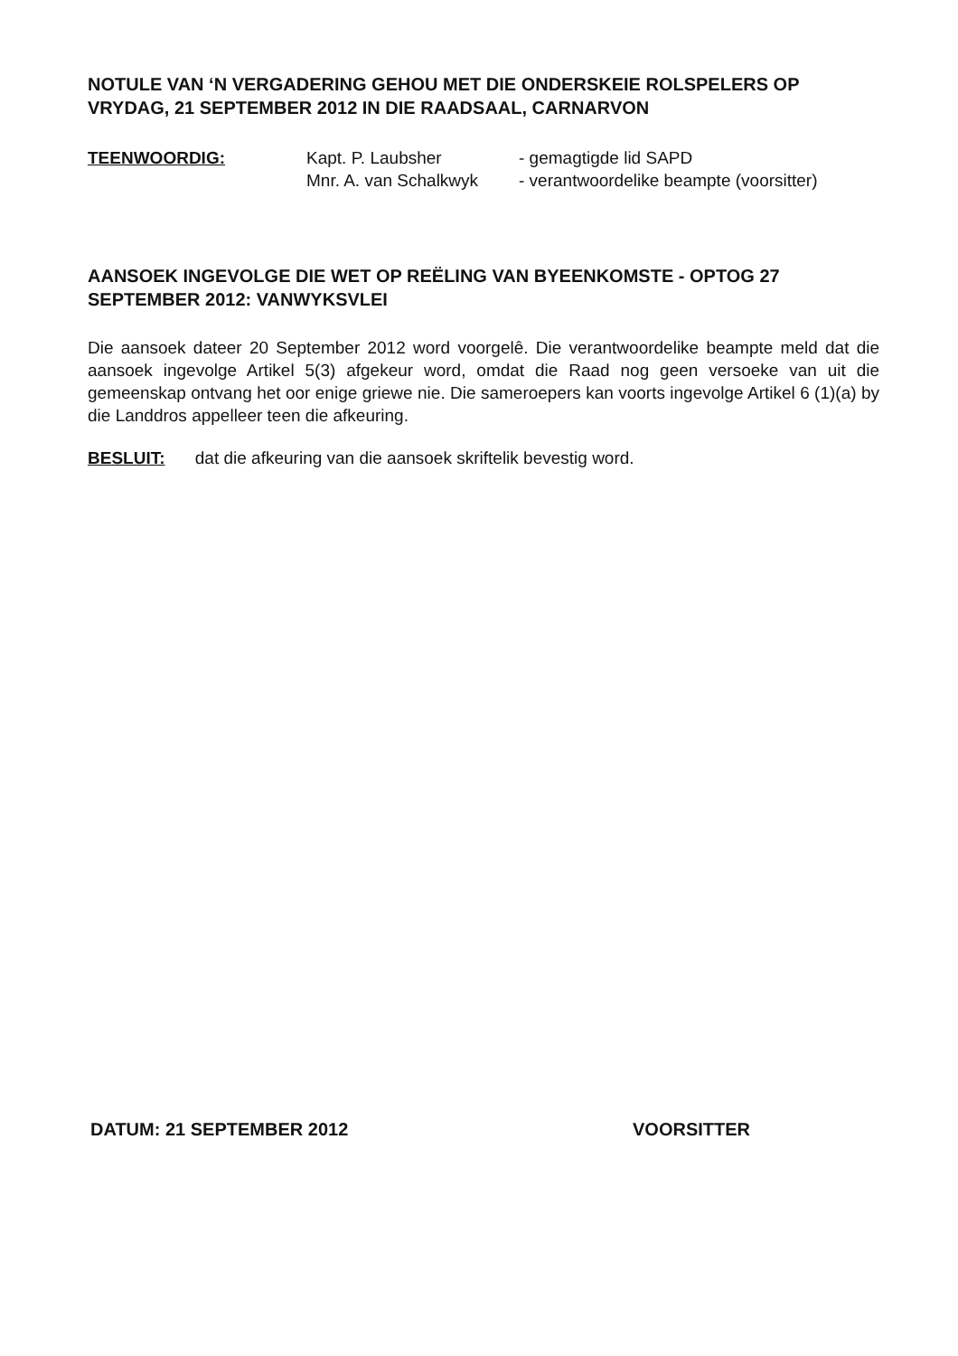NOTULE VAN ‘N VERGADERING GEHOU MET DIE ONDERSKEIE ROLSPELERS OP VRYDAG, 21 SEPTEMBER 2012 IN DIE RAADSAAL, CARNARVON
TEENWOORDIG: Kapt. P. Laubsher
Mnr. A. van Schalkwyk
- gemagtigde lid SAPD
- verantwoordelike beampte (voorsitter)
AANSOEK INGEVOLGE DIE WET OP REËLING VAN BYEENKOMSTE - OPTOG 27 SEPTEMBER 2012: VANWYKSVLEI
Die aansoek dateer 20 September 2012 word voorgelê. Die verantwoordelike beampte meld dat die aansoek ingevolge Artikel 5(3) afgekeur word, omdat die Raad nog geen versoeke van uit die gemeenskap ontvang het oor enige griewe nie. Die sameroepers kan voorts ingevolge Artikel 6 (1)(a) by die Landdros appelleer teen die afkeuring.
BESLUIT: dat die afkeuring van die aansoek skriftelik bevestig word.
DATUM: 21 SEPTEMBER 2012 VOORSITTER